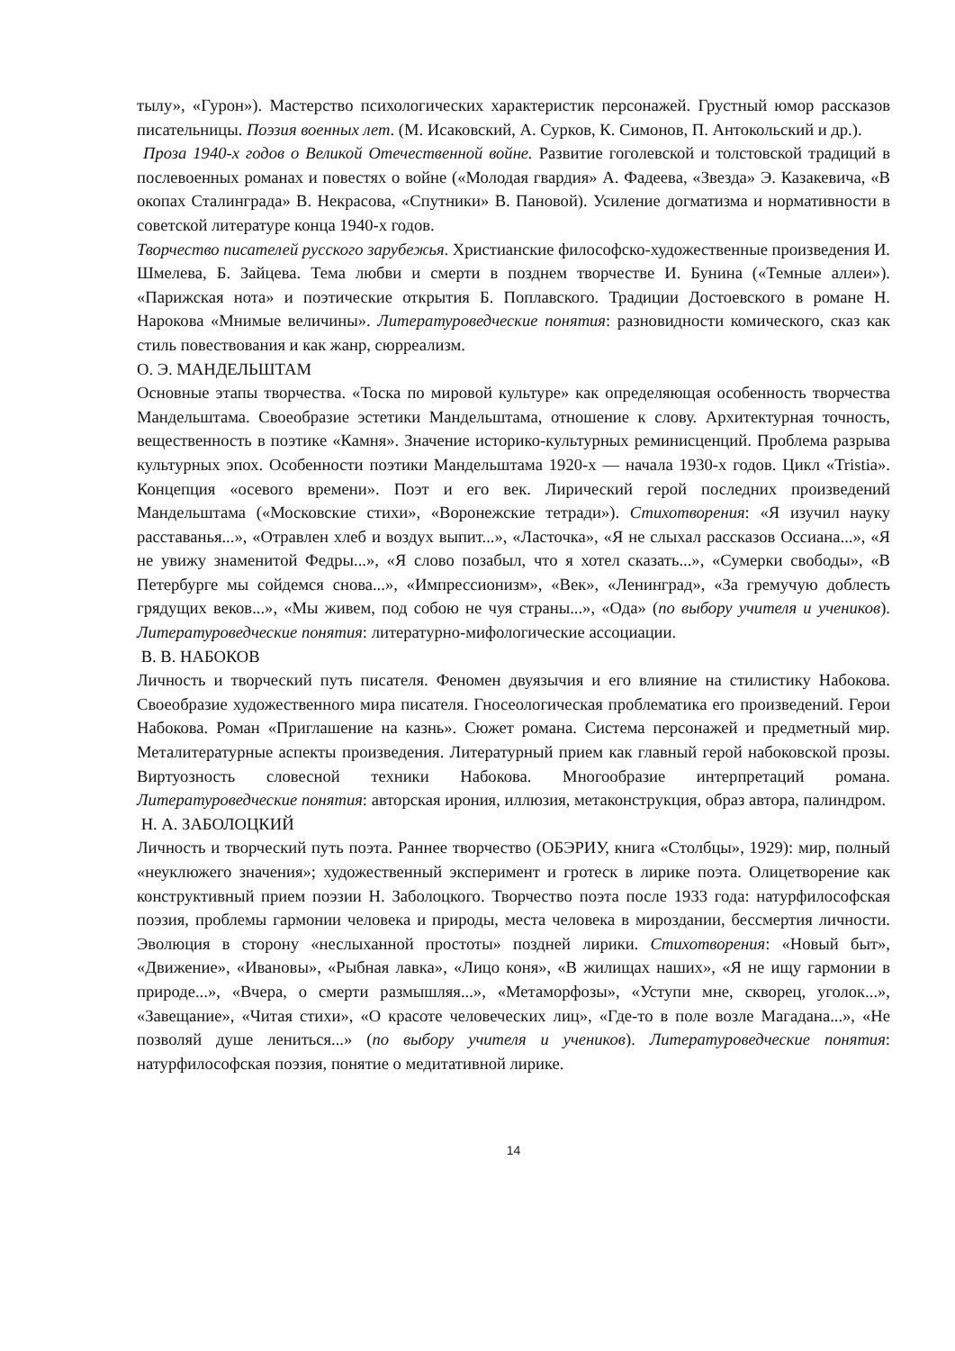тылу», «Гурон»). Мастерство психологических характеристик персонажей. Грустный юмор рассказов писательницы. Поэзия военных лет. (М. Исаковский, А. Сурков, К. Симонов, П. Антокольский и др.).
Проза 1940-х годов о Великой Отечественной войне. Развитие гоголевской и толстовской традиций в послевоенных романах и повестях о войне («Молодая гвардия» А. Фадеева, «Звезда» Э. Казакевича, «В окопах Сталинграда» В. Некрасова, «Спутники» В. Пановой). Усиление догматизма и нормативности в советской литературе конца 1940-х годов.
Творчество писателей русского зарубежья. Христианские философско-художественные произведения И. Шмелева, Б. Зайцева. Тема любви и смерти в позднем творчестве И. Бунина («Темные аллеи»). «Парижская нота» и поэтические открытия Б. Поплавского. Традиции Достоевского в романе Н. Нарокова «Мнимые величины». Литературоведческие понятия: разновидности комического, сказ как стиль повествования и как жанр, сюрреализм.
О. Э. МАНДЕЛЬШТАМ
Основные этапы творчества. «Тоска по мировой культуре» как определяющая особенность творчества Мандельштама. Своеобразие эстетики Мандельштама, отношение к слову. Архитектурная точность, вещественность в поэтике «Камня». Значение историко-культурных реминисценций. Проблема разрыва культурных эпох. Особенности поэтики Мандельштама 1920-х — начала 1930-х годов. Цикл «Tristia». Концепция «осевого времени». Поэт и его век. Лирический герой последних произведений Мандельштама («Московские стихи», «Воронежские тетради»). Стихотворения: «Я изучил науку расставанья...», «Отравлен хлеб и воздух выпит...», «Ласточка», «Я не слыхал рассказов Оссиана...», «Я не увижу знаменитой Федры...», «Я слово позабыл, что я хотел сказать...», «Сумерки свободы», «В Петербурге мы сойдемся снова...», «Импрессионизм», «Век», «Ленинград», «За гремучую доблесть грядущих веков...», «Мы живем, под собою не чуя страны...», «Ода» (по выбору учителя и учеников). Литературоведческие понятия: литературно-мифологические ассоциации.
В. В. НАБОКОВ
Личность и творческий путь писателя. Феномен двуязычия и его влияние на стилистику Набокова. Своеобразие художественного мира писателя. Гносеологическая проблематика его произведений. Герои Набокова. Роман «Приглашение на казнь». Сюжет романа. Система персонажей и предметный мир. Металитературные аспекты произведения. Литературный прием как главный герой набоковской прозы. Виртуозность словесной техники Набокова. Многообразие интерпретаций романа. Литературоведческие понятия: авторская ирония, иллюзия, метаконструкция, образ автора, палиндром.
Н. А. ЗАБОЛОЦКИЙ
Личность и творческий путь поэта. Раннее творчество (ОБЭРИУ, книга «Столбцы», 1929): мир, полный «неуклюжего значения»; художественный эксперимент и гротеск в лирике поэта. Олицетворение как конструктивный прием поэзии Н. Заболоцкого. Творчество поэта после 1933 года: натурфилософская поэзия, проблемы гармонии человека и природы, места человека в мироздании, бессмертия личности. Эволюция в сторону «неслыханной простоты» поздней лирики. Стихотворения: «Новый быт», «Движение», «Ивановы», «Рыбная лавка», «Лицо коня», «В жилищах наших», «Я не ищу гармонии в природе...», «Вчера, о смерти размышляя...», «Метаморфозы», «Уступи мне, скворец, уголок...», «Завещание», «Читая стихи», «О красоте человеческих лиц», «Где-то в поле возле Магадана...», «Не позволяй душе лениться...» (по выбору учителя и учеников). Литературоведческие понятия: натурфилософская поэзия, понятие о медитативной лирике.
14